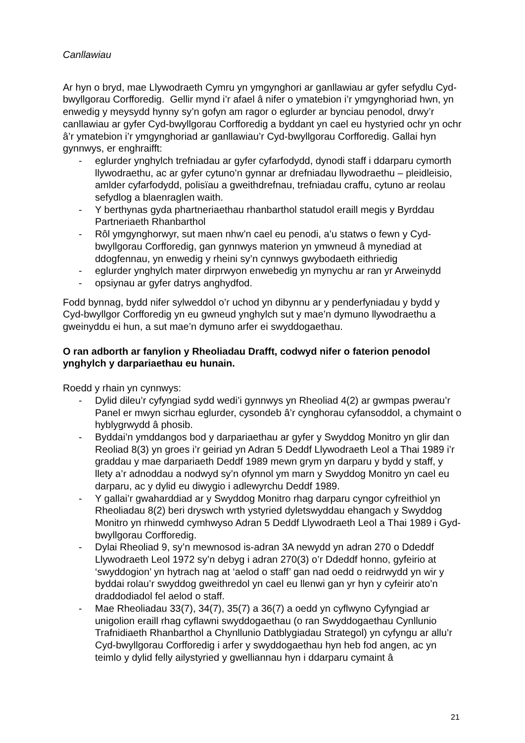Canllawiau
Ar hyn o bryd, mae Llywodraeth Cymru yn ymgynghori ar ganllawiau ar gyfer sefydlu Cyd-bwyllgorau Corfforedig. Gellir mynd i’r afael â nifer o ymatebion i’r ymgynghoriad hwn, yn enwedig y meysydd hynny sy’n gofyn am ragor o eglurder ar bynciau penodol, drwy’r canllawiau ar gyfer Cyd-bwyllgorau Corfforedig a byddant yn cael eu hystyried ochr yn ochr â’r ymatebion i’r ymgynghoriad ar ganllawiau’r Cyd-bwyllgorau Corfforedig. Gallai hyn gynnwys, er enghraifft:
- eglurder ynghylch trefniadau ar gyfer cyfarfodydd, dynodi staff i ddarparu cymorth llywodraethu, ac ar gyfer cytuno’n gynnar ar drefniadau llywodraethu – pleidleisio, amlder cyfarfodydd, polisïau a gweithdrefnau, trefniadau craffu, cytuno ar reolau sefydlog a blaenraglen waith.
- Y berthynas gyda phartneriaethau rhanbarthol statudol eraill megis y Byrddau Partneriaeth Rhanbarthol
- Rôl ymgynghorwyr, sut maen nhw’n cael eu penodi, a’u statws o fewn y Cyd-bwyllgorau Corfforedig, gan gynnwys materion yn ymwneud â mynediad at ddogfennau, yn enwedig y rheini sy’n cynnwys gwybodaeth eithriedig
- eglurder ynghylch mater dirprwyon enwebedig yn mynychu ar ran yr Arweinydd
- opsiynau ar gyfer datrys anghydfod.
Fodd bynnag, bydd nifer sylweddol o’r uchod yn dibynnu ar y penderfyniadau y bydd y Cyd-bwyllgor Corfforedig yn eu gwneud ynghylch sut y mae’n dymuno llywodraethu a gweinyddu ei hun, a sut mae’n dymuno arfer ei swyddogaethau.
O ran adborth ar fanylion y Rheoliadau Drafft, codwyd nifer o faterion penodol ynghylch y darpariaethau eu hunain.
Roedd y rhain yn cynnwys:
- Dylid dileu’r cyfyngiad sydd wedi’i gynnwys yn Rheoliad 4(2) ar gwmpas pwerau’r Panel er mwyn sicrhau eglurder, cysondeb â’r cynghorau cyfansoddol, a chymaint o hyblygrwydd â phosib.
- Byddai’n ymddangos bod y darpariaethau ar gyfer y Swyddog Monitro yn glir dan Reoliad 8(3) yn groes i’r geiriad yn Adran 5 Deddf Llywodraeth Leol a Thai 1989 i’r graddau y mae darpariaeth Deddf 1989 mewn grym yn darparu y bydd y staff, y llety a’r adnoddau a nodwyd sy’n ofynnol ym marn y Swyddog Monitro yn cael eu darparu, ac y dylid eu diwygio i adlewyrchu Deddf 1989.
- Y gallai’r gwaharddiad ar y Swyddog Monitro rhag darparu cyngor cyfreithiol yn Rheoliadau 8(2) beri dryswch wrth ystyried dyletswyddau ehangach y Swyddog Monitro yn rhinwedd cymhwyso Adran 5 Deddf Llywodraeth Leol a Thai 1989 i Gyd-bwyllgorau Corfforedig.
- Dylai Rheoliad 9, sy’n mewnosod is-adran 3A newydd yn adran 270 o Ddeddf Llywodraeth Leol 1972 sy’n debyg i adran 270(3) o’r Ddeddf honno, gyfeirio at ‘swyddogion’ yn hytrach nag at ‘aelod o staff’ gan nad oedd o reidrwydd yn wir y byddai rolau’r swyddog gweithredol yn cael eu llenwi gan yr hyn y cyfeirir ato’n draddodiadol fel aelod o staff.
- Mae Rheoliadau 33(7), 34(7), 35(7) a 36(7) a oedd yn cyflwyno Cyfyngiad ar unigolion eraill rhag cyflawni swyddogaethau (o ran Swyddogaethau Cynllunio Trafnidiaeth Rhanbarthol a Chynllunio Datblygiadau Strategol) yn cyfyngu ar allu’r Cyd-bwyllgorau Corfforedig i arfer y swyddogaethau hyn heb fod angen, ac yn teimlo y dylid felly ailystyried y gwelliannau hyn i ddarparu cymaint â
21